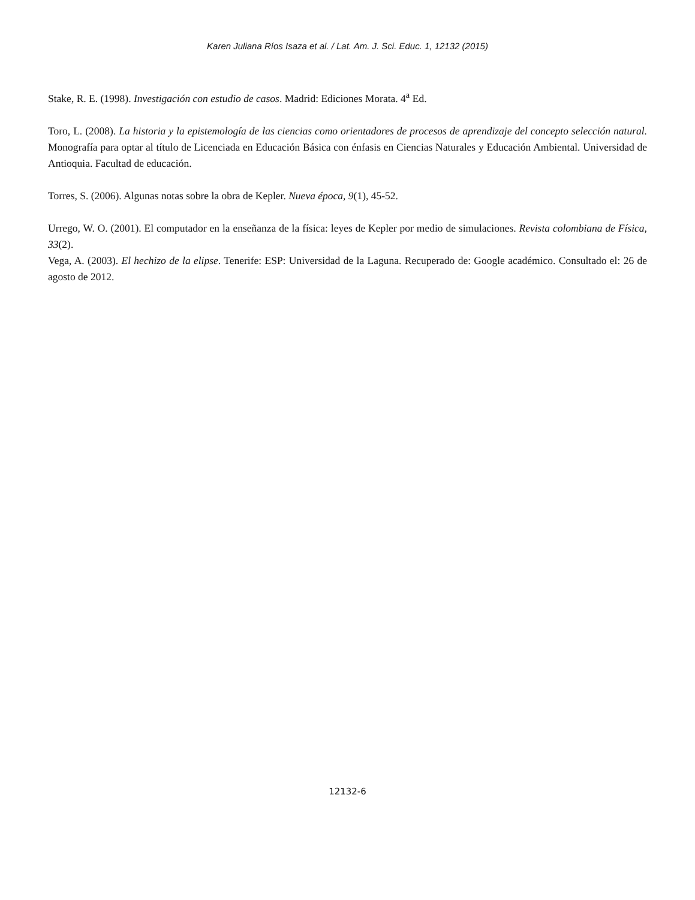Karen Juliana Ríos Isaza et al. / Lat. Am. J. Sci. Educ. 1, 12132 (2015)
Stake, R. E. (1998). Investigación con estudio de casos. Madrid: Ediciones Morata. 4<sup>a</sup> Ed.
Toro, L. (2008). La historia y la epistemología de las ciencias como orientadores de procesos de aprendizaje del concepto selección natural. Monografía para optar al título de Licenciada en Educación Básica con énfasis en Ciencias Naturales y Educación Ambiental. Universidad de Antioquia. Facultad de educación.
Torres, S. (2006). Algunas notas sobre la obra de Kepler. Nueva época, 9(1), 45-52.
Urrego, W. O. (2001). El computador en la enseñanza de la física: leyes de Kepler por medio de simulaciones. Revista colombiana de Física, 33(2).
Vega, A. (2003). El hechizo de la elipse. Tenerife: ESP: Universidad de la Laguna. Recuperado de: Google académico. Consultado el: 26 de agosto de 2012.
12132-6